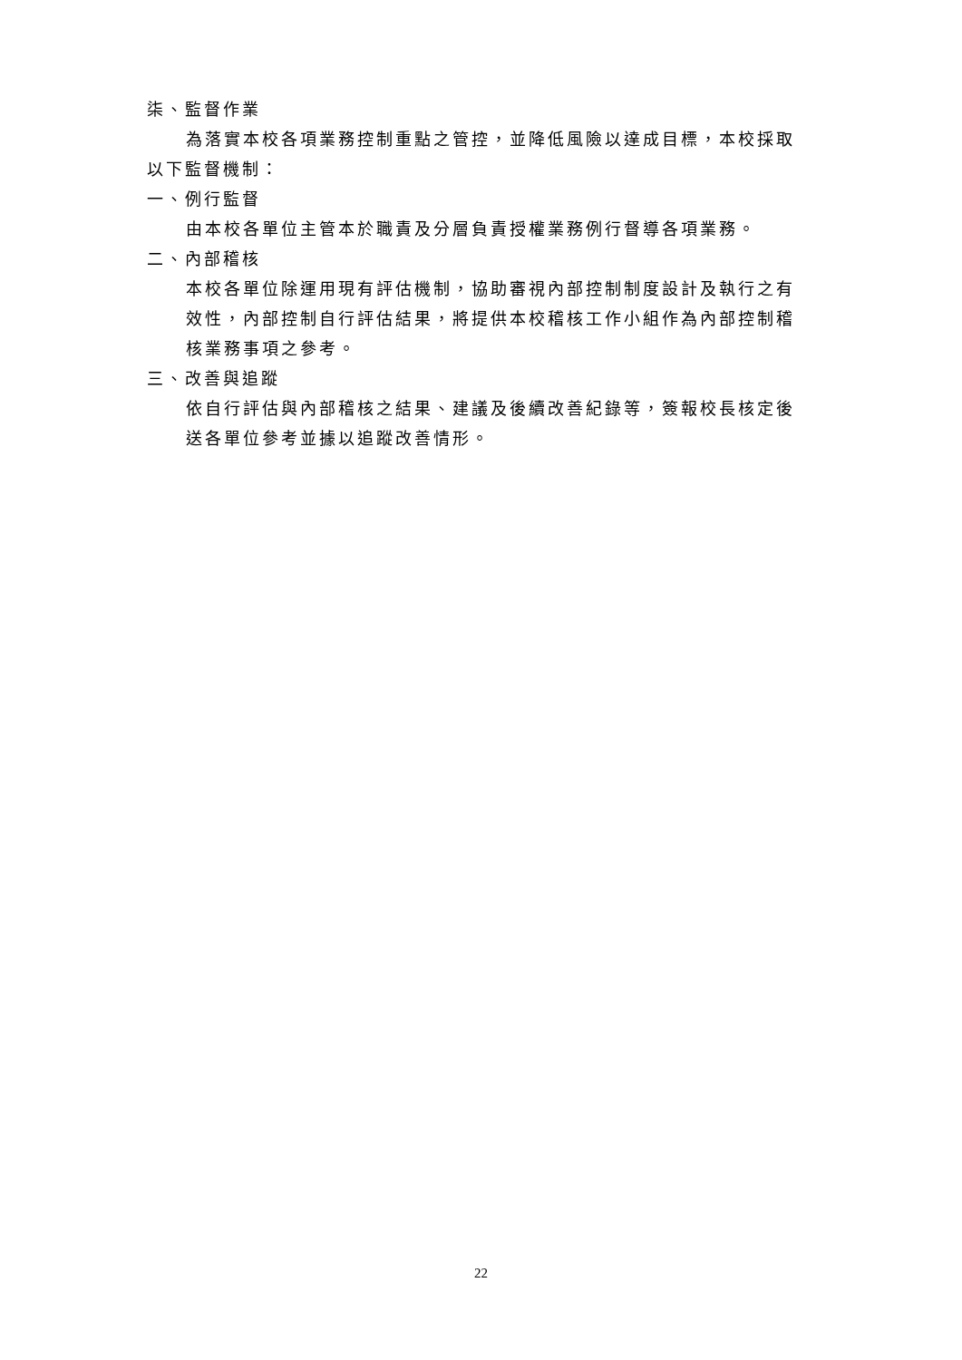柒、監督作業
為落實本校各項業務控制重點之管控，並降低風險以達成目標，本校採取以下監督機制：
一、例行監督
由本校各單位主管本於職責及分層負責授權業務例行督導各項業務。
二、內部稽核
本校各單位除運用現有評估機制，協助審視內部控制制度設計及執行之有效性，內部控制自行評估結果，將提供本校稽核工作小組作為內部控制稽核業務事項之參考。
三、改善與追蹤
依自行評估與內部稽核之結果、建議及後續改善紀錄等，簽報校長核定後送各單位參考並據以追蹤改善情形。
22